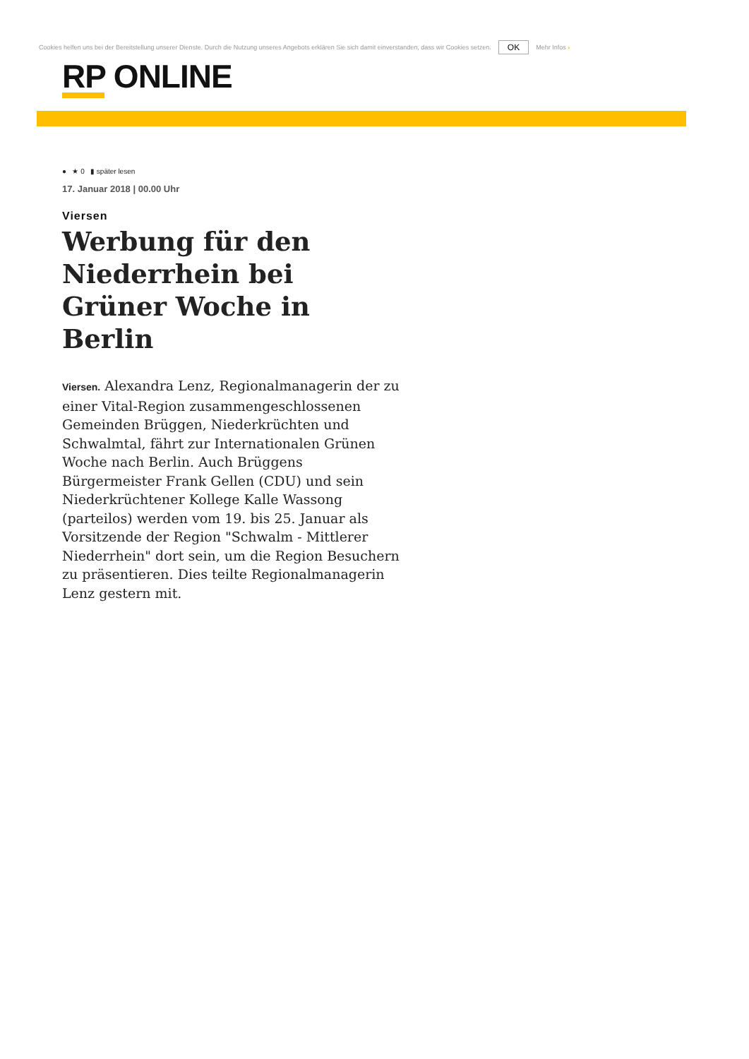Cookies helfen uns bei der Bereitstellung unserer Dienste. Durch die Nutzung unseres Angebots erklären Sie sich damit einverstanden, dass wir Cookies setzen. OK Mehr Infos ›
RP ONLINE
● ★ 0 ▮ später lesen
17. Januar 2018 | 00.00 Uhr
Viersen
Werbung für den Niederrhein bei Grüner Woche in Berlin
Viersen. Alexandra Lenz, Regionalmanagerin der zu einer Vital-Region zusammengeschlossenen Gemeinden Brüggen, Niederkrüchten und Schwalmtal, fährt zur Internationalen Grünen Woche nach Berlin. Auch Brüggens Bürgermeister Frank Gellen (CDU) und sein Niederkrüchtener Kollege Kalle Wassong (parteilos) werden vom 19. bis 25. Januar als Vorsitzende der Region "Schwalm - Mittlerer Niederrhein" dort sein, um die Region Besuchern zu präsentieren. Dies teilte Regionalmanagerin Lenz gestern mit.